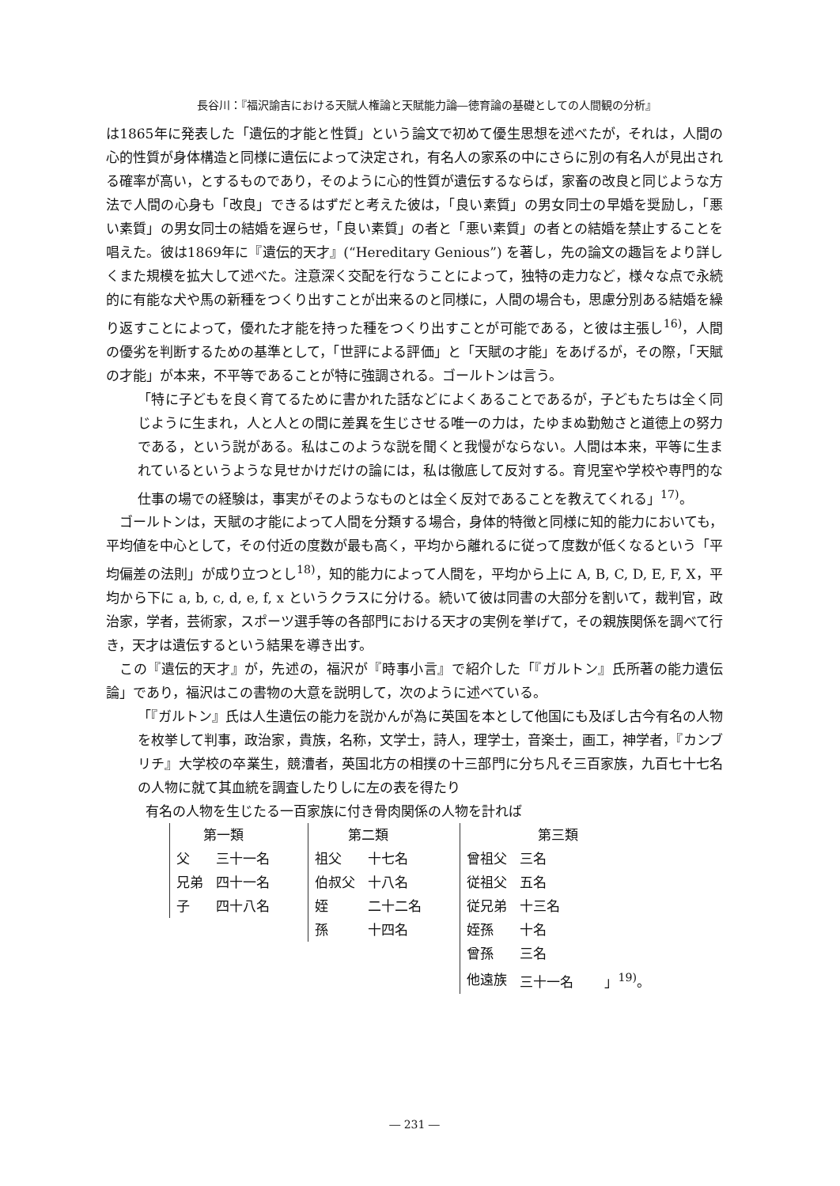長谷川：『福沢諭吉における天賦人権論と天賦能力論―徳育論の基礎としての人間観の分析』
は1865年に発表した「遺伝的才能と性質」という論文で初めて優生思想を述べたが，それは，人間の心的性質が身体構造と同様に遺伝によって決定され，有名人の家系の中にさらに別の有名人が見出される確率が高い，とするものであり，そのように心的性質が遺伝するならば，家畜の改良と同じような方法で人間の心身も「改良」できるはずだと考えた彼は，「良い素質」の男女同士の早婚を奨励し，「悪い素質」の男女同士の結婚を遅らせ，「良い素質」の者と「悪い素質」の者との結婚を禁止することを唱えた。彼は1869年に『遺伝的天才』(“Hereditary Genious”) を著し，先の論文の趣旨をより詳しくまた規模を拡大して述べた。注意深く交配を行なうことによって，独特の走力など，様々な点で永続的に有能な犬や馬の新種をつくり出すことが出来るのと同様に，人間の場合も，思慮分別ある結婚を繰り返すことによって，優れた才能を持った種をつくり出すことが可能である，と彼は主張し<sup>16)</sup>，人間の優劣を判断するための基準として，「世評による評価」と「天賦の才能」をあげるが，その際，「天賦の才能」が本来，不平等であることが特に強調される。ゴールトンは言う。
「特に子どもを良く育てるために書かれた話などによくあることであるが，子どもたちは全く同じように生まれ，人と人との間に差異を生じさせる唯一の力は，たゆまぬ勤勉さと道徳上の努力である，という説がある。私はこのような説を聞くと我慢がならない。人間は本来，平等に生まれているというような見せかけだけの論には，私は徹底して反対する。育児室や学校や専門的な仕事の場での経験は，事実がそのようなものとは全く反対であることを教えてくれる」<sup>17)</sup>。
ゴールトンは，天賦の才能によって人間を分類する場合，身体的特徴と同様に知的能力においても，平均値を中心として，その付近の度数が最も高く，平均から離れるに従って度数が低くなるという「平均偏差の法則」が成り立つとし<sup>18)</sup>，知的能力によって人間を，平均から上に A, B, C, D, E, F, X，平均から下に a, b, c, d, e, f, x というクラスに分ける。続いて彼は同書の大部分を割いて，裁判官，政治家，学者，芸術家，スポーツ選手等の各部門における天才の実例を挙げて，その親族関係を調べて行き，天才は遺伝するという結果を導き出す。
この『遺伝的天才』が，先述の，福沢が『時事小言』で紹介した「『ガルトン』氏所著の能力遺伝論」であり，福沢はこの書物の大意を説明して，次のように述べている。
「『ガルトン』氏は人生遺伝の能力を説かんが為に英国を本として他国にも及ぼし古今有名の人物を枚挙して判事，政治家，貴族，名称，文学士，詩人，理学士，音楽士，画工，神学者，『カンブリチ』大学校の卒業生，競漕者，英国北方の相撲の十三部門に分ち凡そ三百家族，九百七十七名の人物に就て其血統を調査したりしに左の表を得たり
有名の人物を生じたる一百家族に付き骨肉関係の人物を計れば
| 第一類 | |
| --- | --- |
| 父 | 三十一名 |
| 兄弟 | 四十一名 |
| 子 | 四十八名 |
| 第二類 | |
| --- | --- |
| 祖父 | 十七名 |
| 伯叔父 | 十八名 |
| 姪 | 二十二名 |
| 孫 | 十四名 |
| 第三類 | |
| --- | --- |
| 曾祖父 | 三名 |
| 従祖父 | 五名 |
| 従兄弟 | 十三名 |
| 姪孫 | 十名 |
| 曾孫 | 三名 |
| 他遠族 | 三十一名 」<sup>19)</sup>。 |
― 231 ―